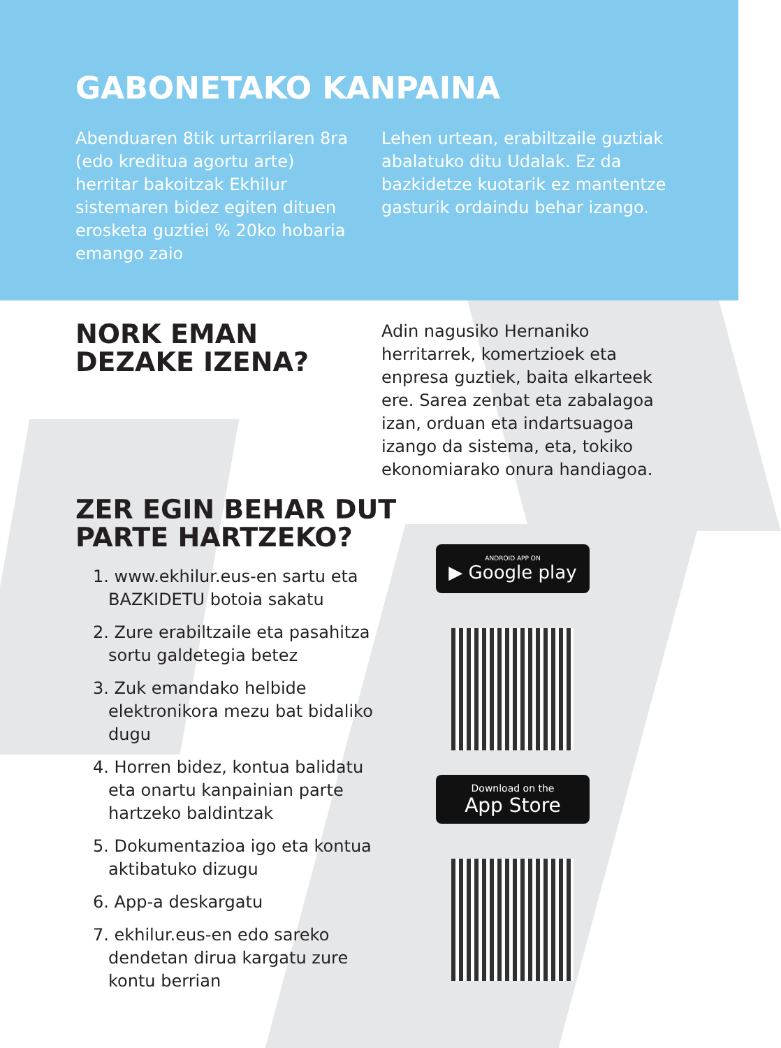GABONETAKO KANPAINA
Abenduaren 8tik urtarrilaren 8ra (edo kreditua agortu arte) herritar bakoitzak Ekhilur sistemaren bidez egiten dituen erosketa guztiei % 20ko hobaria emango zaio
Lehen urtean, erabiltzaile guztiak abalatuko ditu Udalak. Ez da bazkidetze kuotarik ez mantentze gasturik ordaindu behar izango.
NORK EMAN DEZAKE IZENA?
Adin nagusiko Hernaniko herritarrek, komertzioek eta enpresa guztiek, baita elkarteek ere. Sarea zenbat eta zabalagoa izan, orduan eta indartsuagoa izango da sistema, eta, tokiko ekonomiarako onura handiagoa.
ZER EGIN BEHAR DUT PARTE HARTZEKO?
1. www.ekhilur.eus-en sartu eta BAZKIDETU botoia sakatu
2. Zure erabiltzaile eta pasahitza sortu galdetegia betez
3. Zuk emandako helbide elektronikora mezu bat bidaliko dugu
4. Horren bidez, kontua balidatu eta onartu kanpainian parte hartzeko baldintzak
5. Dokumentazioa igo eta kontua aktibatuko dizugu
6. App-a deskargatu
7. ekhilur.eus-en edo sareko dendetan dirua kargatu zure kontu berrian
ANDROID APP ON
▶ Google play
Download on the
App Store